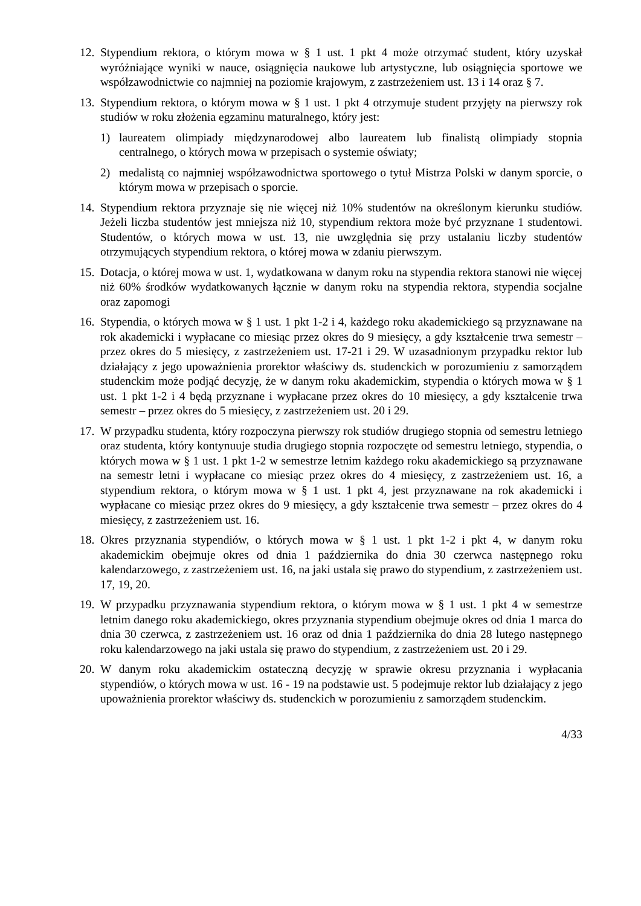12.
Stypendium rektora, o którym mowa w § 1 ust. 1 pkt 4 może otrzymać student, który uzyskał wyróżniające wyniki w nauce, osiągnięcia naukowe lub artystyczne, lub osiągnięcia sportowe we współzawodnictwie co najmniej na poziomie krajowym, z zastrzeżeniem ust. 13 i 14 oraz § 7.
13.
Stypendium rektora, o którym mowa w § 1 ust. 1 pkt 4 otrzymuje student przyjęty na pierwszy rok studiów w roku złożenia egzaminu maturalnego, który jest:
1) laureatem olimpiady międzynarodowej albo laureatem lub finalistą olimpiady stopnia centralnego, o których mowa w przepisach o systemie oświaty;
2) medalistą co najmniej współzawodnictwa sportowego o tytuł Mistrza Polski w danym sporcie, o którym mowa w przepisach o sporcie.
14.
Stypendium rektora przyznaje się nie więcej niż 10% studentów na określonym kierunku studiów. Jeżeli liczba studentów jest mniejsza niż 10, stypendium rektora może być przyznane 1 studentowi. Studentów, o których mowa w ust. 13, nie uwzględnia się przy ustalaniu liczby studentów otrzymujących stypendium rektora, o której mowa w zdaniu pierwszym.
15.
Dotacja, o której mowa w ust. 1, wydatkowana w danym roku na stypendia rektora stanowi nie więcej niż 60% środków wydatkowanych łącznie w danym roku na stypendia rektora, stypendia socjalne oraz zapomogi
16.
Stypendia, o których mowa w § 1 ust. 1 pkt 1-2 i 4, każdego roku akademickiego są przyznawane na rok akademicki i wypłacane co miesiąc przez okres do 9 miesięcy, a gdy kształcenie trwa semestr – przez okres do 5 miesięcy, z zastrzeżeniem ust. 17-21 i 29. W uzasadnionym przypadku rektor lub działający z jego upoważnienia prorektor właściwy ds. studenckich w porozumieniu z samorządem studenckim może podjąć decyzję, że w danym roku akademickim, stypendia o których mowa w § 1 ust. 1 pkt 1-2 i 4 będą przyznane i wypłacane przez okres do 10 miesięcy, a gdy kształcenie trwa semestr – przez okres do 5 miesięcy, z zastrzeżeniem ust. 20 i 29.
17.
W przypadku studenta, który rozpoczyna pierwszy rok studiów drugiego stopnia od semestru letniego oraz studenta, który kontynuuje studia drugiego stopnia rozpoczęte od semestru letniego, stypendia, o których mowa w § 1 ust. 1 pkt 1-2 w semestrze letnim każdego roku akademickiego są przyznawane na semestr letni i wypłacane co miesiąc przez okres do 4 miesięcy, z zastrzeżeniem ust. 16, a stypendium rektora, o którym mowa w § 1 ust. 1 pkt 4, jest przyznawane na rok akademicki i wypłacane co miesiąc przez okres do 9 miesięcy, a gdy kształcenie trwa semestr – przez okres do 4 miesięcy, z zastrzeżeniem ust. 16.
18.
Okres przyznania stypendiów, o których mowa w § 1 ust. 1 pkt 1-2 i pkt 4, w danym roku akademickim obejmuje okres od dnia 1 października do dnia 30 czerwca następnego roku kalendarzowego, z zastrzeżeniem ust. 16, na jaki ustala się prawo do stypendium, z zastrzeżeniem ust. 17, 19, 20.
19.
W przypadku przyznawania stypendium rektora, o którym mowa w § 1 ust. 1 pkt 4 w semestrze letnim danego roku akademickiego, okres przyznania stypendium obejmuje okres od dnia 1 marca do dnia 30 czerwca, z zastrzeżeniem ust. 16 oraz od dnia 1 października do dnia 28 lutego następnego roku kalendarzowego na jaki ustala się prawo do stypendium, z zastrzeżeniem ust. 20 i 29.
20.
W danym roku akademickim ostateczną decyzję w sprawie okresu przyznania i wypłacania stypendiów, o których mowa w ust. 16 - 19 na podstawie ust. 5 podejmuje rektor lub działający z jego upoważnienia prorektor właściwy ds. studenckich w porozumieniu z samorządem studenckim.
4/33